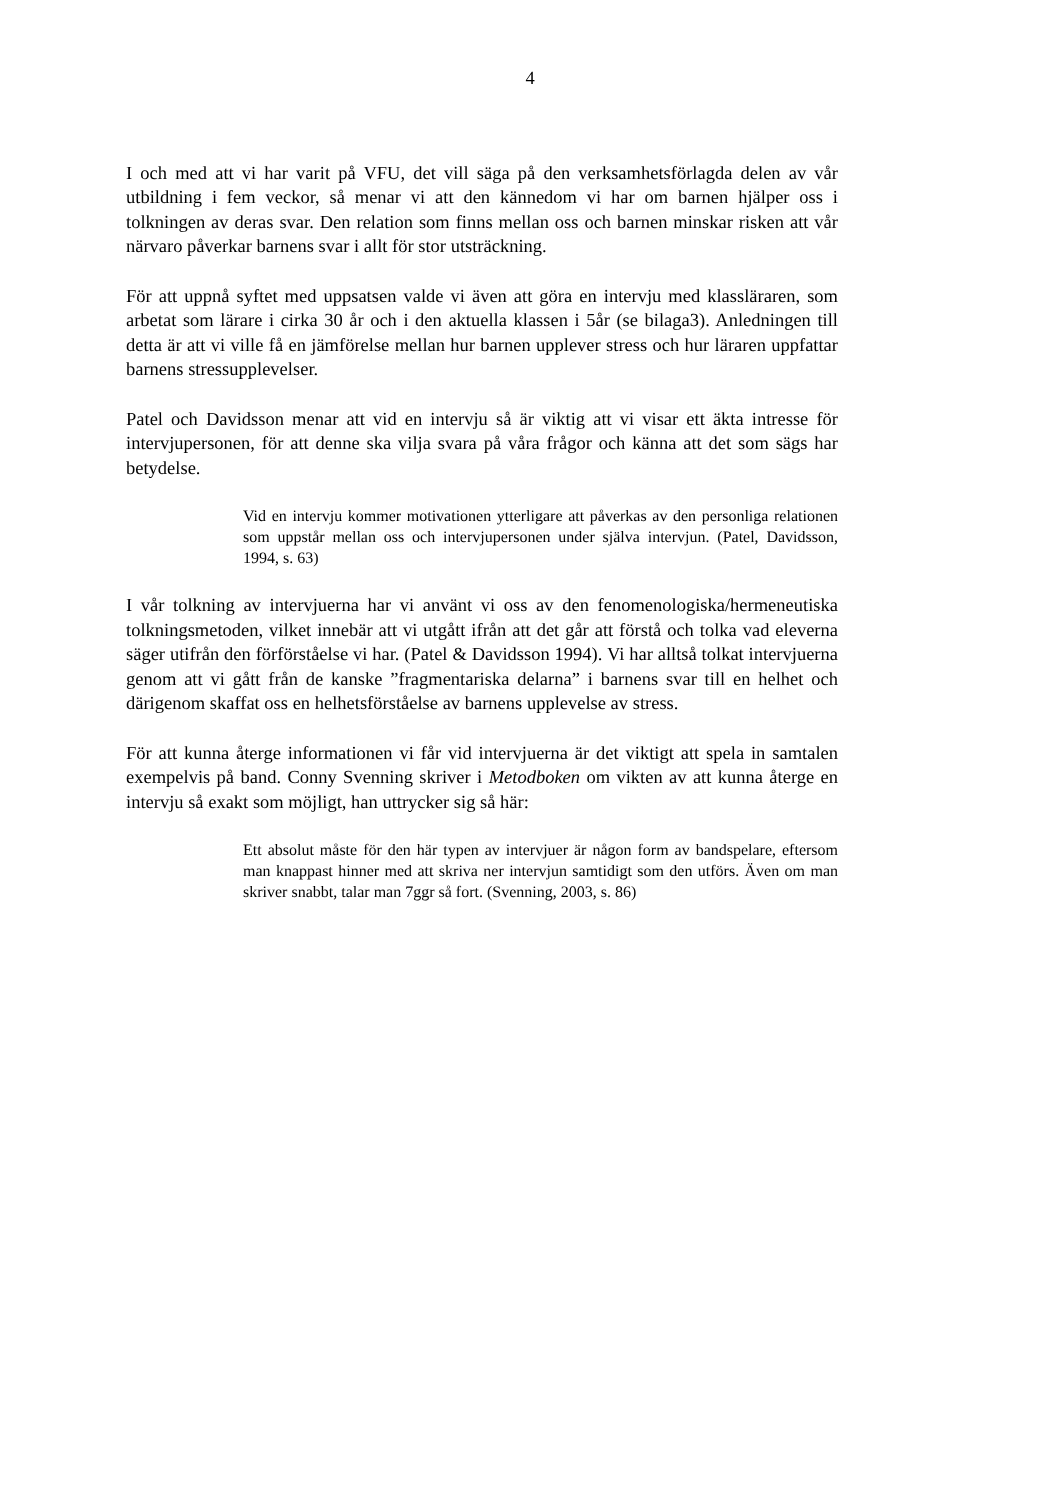4
I och med att vi har varit på VFU, det vill säga på den verksamhetsförlagda delen av vår utbildning i fem veckor, så menar vi att den kännedom vi har om barnen hjälper oss i tolkningen av deras svar. Den relation som finns mellan oss och barnen minskar risken att vår närvaro påverkar barnens svar i allt för stor utsträckning.
För att uppnå syftet med uppsatsen valde vi även att göra en intervju med klassläraren, som arbetat som lärare i cirka 30 år och i den aktuella klassen i 5år (se bilaga3). Anledningen till detta är att vi ville få en jämförelse mellan hur barnen upplever stress och hur läraren uppfattar barnens stressupplevelser.
Patel och Davidsson menar att vid en intervju så är viktig att vi visar ett äkta intresse för intervjupersonen, för att denne ska vilja svara på våra frågor och känna att det som sägs har betydelse.
Vid en intervju kommer motivationen ytterligare att påverkas av den personliga relationen som uppstår mellan oss och intervjupersonen under själva intervjun. (Patel, Davidsson, 1994, s. 63)
I vår tolkning av intervjuerna har vi använt vi oss av den fenomenologiska/hermeneutiska tolkningsmetoden, vilket innebär att vi utgått ifrån att det går att förstå och tolka vad eleverna säger utifrån den förförståelse vi har. (Patel & Davidsson 1994). Vi har alltså tolkat intervjuerna genom att vi gått från de kanske ”fragmentariska delarna” i barnens svar till en helhet och därigenom skaffat oss en helhetsförståelse av barnens upplevelse av stress.
För att kunna återge informationen vi får vid intervjuerna är det viktigt att spela in samtalen exempelvis på band. Conny Svenning skriver i Metodboken om vikten av att kunna återge en intervju så exakt som möjligt, han uttrycker sig så här:
Ett absolut måste för den här typen av intervjuer är någon form av bandspelare, eftersom man knappast hinner med att skriva ner intervjun samtidigt som den utförs. Även om man skriver snabbt, talar man 7ggr så fort. (Svenning, 2003, s. 86)